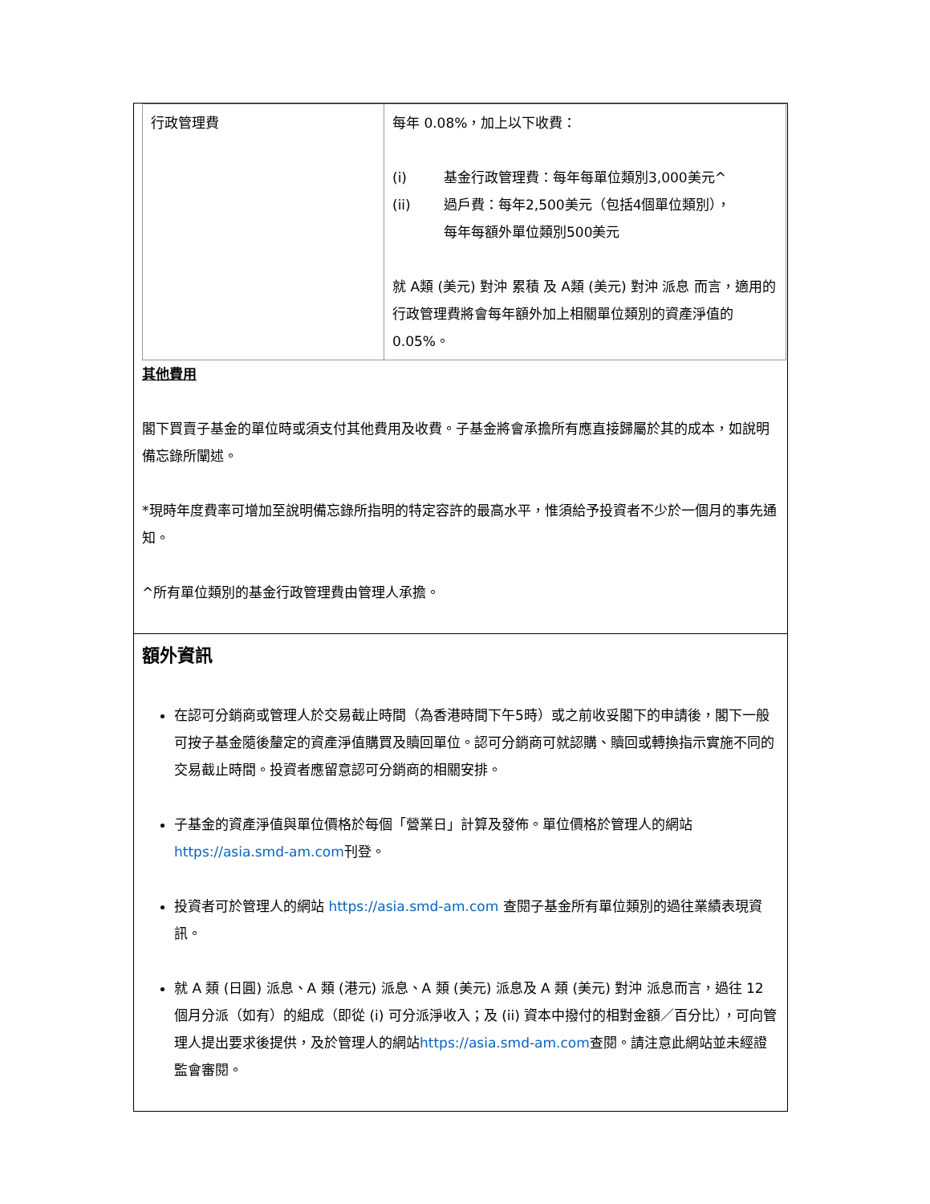| 行政管理費 | 每年 0.08%，加上以下收費： (i) 基金行政管理費：每年每單位類別3,000美元^ (ii) 過戶費：每年2,500美元（包括4個單位類別）， 每年每額外單位類別500美元 就 A類 (美元) 對沖 累積 及 A類 (美元) 對沖 派息 而言，適用的行政管理費將會每年額外加上相關單位類別的資產淨值的0.05%。 |
其他費用
閣下買賣子基金的單位時或須支付其他費用及收費。子基金將會承擔所有應直接歸屬於其的成本，如說明備忘錄所闡述。
*現時年度費率可增加至說明備忘錄所指明的特定容許的最高水平，惟須給予投資者不少於一個月的事先通知。
^所有單位類別的基金行政管理費由管理人承擔。
額外資訊
在認可分銷商或管理人於交易截止時間（為香港時間下午5時）或之前收妥閣下的申請後，閣下一般可按子基金隨後釐定的資產淨值購買及贖回單位。認可分銷商可就認購、贖回或轉換指示實施不同的交易截止時間。投資者應留意認可分銷商的相關安排。
子基金的資產淨值與單位價格於每個「營業日」計算及發佈。單位價格於管理人的網站https://asia.smd-am.com刊登。
投資者可於管理人的網站 https://asia.smd-am.com 查閱子基金所有單位類別的過往業績表現資訊。
就 A 類 (日圓) 派息、A 類 (港元) 派息、A 類 (美元) 派息及 A 類 (美元) 對沖 派息而言，過往 12 個月分派（如有）的組成（即從 (i) 可分派淨收入；及 (ii) 資本中撥付的相對金額／百分比），可向管理人提出要求後提供，及於管理人的網站https://asia.smd-am.com查閱。請注意此網站並未經證監會審閱。